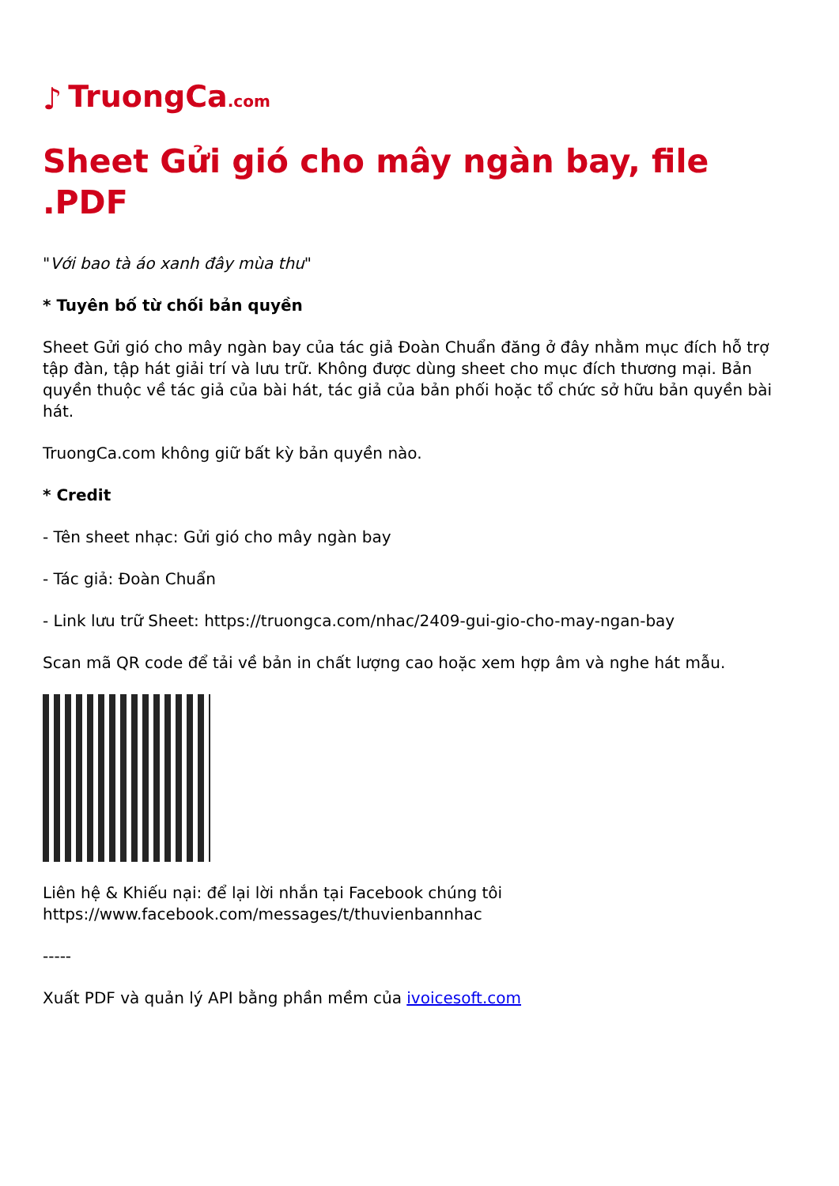♪ TruongCa.com
Sheet Gửi gió cho mây ngàn bay, file .PDF
"Với bao tà áo xanh đây mùa thu"
* Tuyên bố từ chối bản quyền
Sheet Gửi gió cho mây ngàn bay của tác giả Đoàn Chuẩn đăng ở đây nhằm mục đích hỗ trợ tập đàn, tập hát giải trí và lưu trữ. Không được dùng sheet cho mục đích thương mại. Bản quyền thuộc về tác giả của bài hát, tác giả của bản phối hoặc tổ chức sở hữu bản quyền bài hát.
TruongCa.com không giữ bất kỳ bản quyền nào.
* Credit
- Tên sheet nhạc: Gửi gió cho mây ngàn bay
- Tác giả: Đoàn Chuẩn
- Link lưu trữ Sheet: https://truongca.com/nhac/2409-gui-gio-cho-may-ngan-bay
Scan mã QR code để tải về bản in chất lượng cao hoặc xem hợp âm và nghe hát mẫu.
Liên hệ & Khiếu nại: để lại lời nhắn tại Facebook chúng tôi https://www.facebook.com/messages/t/thuvienbannhac
-----
Xuất PDF và quản lý API bằng phần mềm của ivoicesoft.com